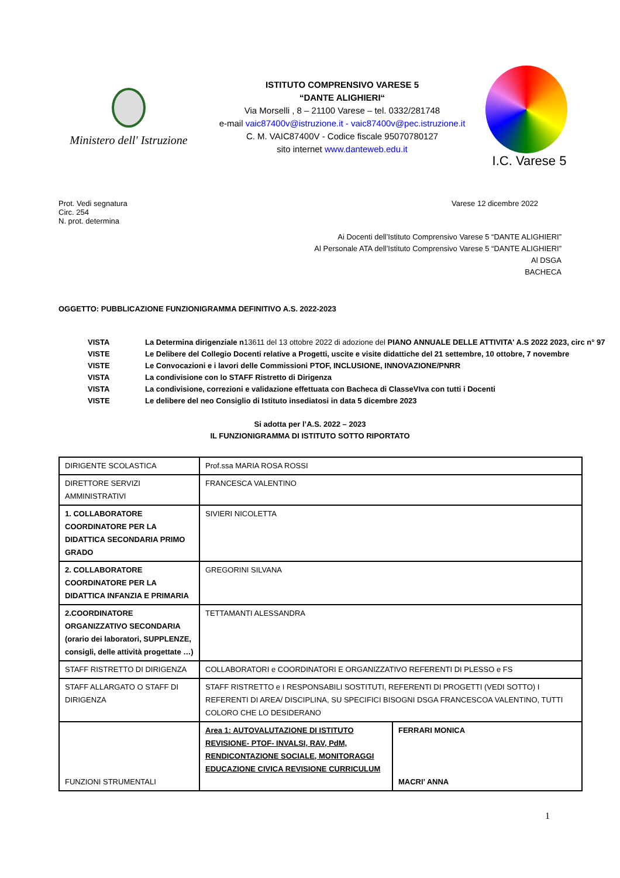Ministero dell' Istruzione
ISTITUTO COMPRENSIVO VARESE 5
“DANTE ALIGHIERI“
Via Morselli , 8 – 21100 Varese – tel. 0332/281748
e-mail vaic87400v@istruzione.it - vaic87400v@pec.istruzione.it
C. M. VAIC87400V - Codice fiscale 95070780127
sito internet www.danteweb.edu.it
I.C. Varese 5
Prot. Vedi segnatura
Circ. 254
N. prot. determina
Varese 12 dicembre 2022
Ai Docenti dell’Istituto Comprensivo Varese 5 “DANTE ALIGHIERI”
Al Personale ATA dell’Istituto Comprensivo Varese 5 “DANTE ALIGHIERI”
Al DSGA
BACHECA
OGGETTO: PUBBLICAZIONE FUNZIONIGRAMMA DEFINITIVO A.S. 2022-2023
| VISTA | La Determina dirigenziale n 13611 del 13 ottobre 2022 di adozione del PIANO ANNUALE DELLE ATTIVITA' A.S 2022 2023, circ n° 97 |
| VISTE | Le Delibere del Collegio Docenti relative a Progetti, uscite e visite didattiche del 21 settembre, 10 ottobre, 7 novembre |
| VISTE | Le Convocazioni e i lavori delle Commissioni PTOF, INCLUSIONE, INNOVAZIONE/PNRR |
| VISTA | La condivisione con lo STAFF Ristretto di Dirigenza |
| VISTA | La condivisione, correzioni e validazione effettuata con Bacheca di ClasseVIva con tutti i Docenti |
| VISTE | Le delibere del neo Consiglio di Istituto insediatosi in data 5 dicembre 2023 |
Si adotta per l’A.S. 2022 – 2023
IL FUNZIONIGRAMMA DI ISTITUTO SOTTO RIPORTATO
| DIRIGENTE SCOLASTICA | Prof.ssa MARIA ROSA ROSSI | |
| DIRETTORE SERVIZI AMMINISTRATIVI | FRANCESCA VALENTINO | |
| 1. COLLABORATORE COORDINATORE PER LA DIDATTICA SECONDARIA PRIMO GRADO | SIVIERI NICOLETTA | |
| 2. COLLABORATORE COORDINATORE PER LA DIDATTICA INFANZIA E PRIMARIA | GREGORINI SILVANA | |
| 2.COORDINATORE ORGANIZZATIVO SECONDARIA (orario dei laboratori, SUPPLENZE, consigli, delle attività progettate …) | TETTAMANTI ALESSANDRA | |
| STAFF RISTRETTO DI DIRIGENZA | COLLABORATORI e COORDINATORI E ORGANIZZATIVO REFERENTI DI PLESSO e FS | |
| STAFF ALLARGATO O STAFF DI DIRIGENZA | STAFF RISTRETTO e I RESPONSABILI SOSTITUTI, REFERENTI DI PROGETTI (VEDI SOTTO) I REFERENTI DI AREA/ DISCIPLINA, SU SPECIFICI BISOGNI DSGA FRANCESCOA VALENTINO, TUTTI COLORO CHE LO DESIDERANO | |
| FUNZIONI STRUMENTALI | Area 1: AUTOVALUTAZIONE DI ISTITUTO REVISIONE- PTOF- INVALSI, RAV, PdM, RENDICONTAZIONE SOCIALE, MONITORAGGI EDUCAZIONE CIVICA REVISIONE CURRICULUM | FERRARI MONICA MACRI’ ANNA |
1